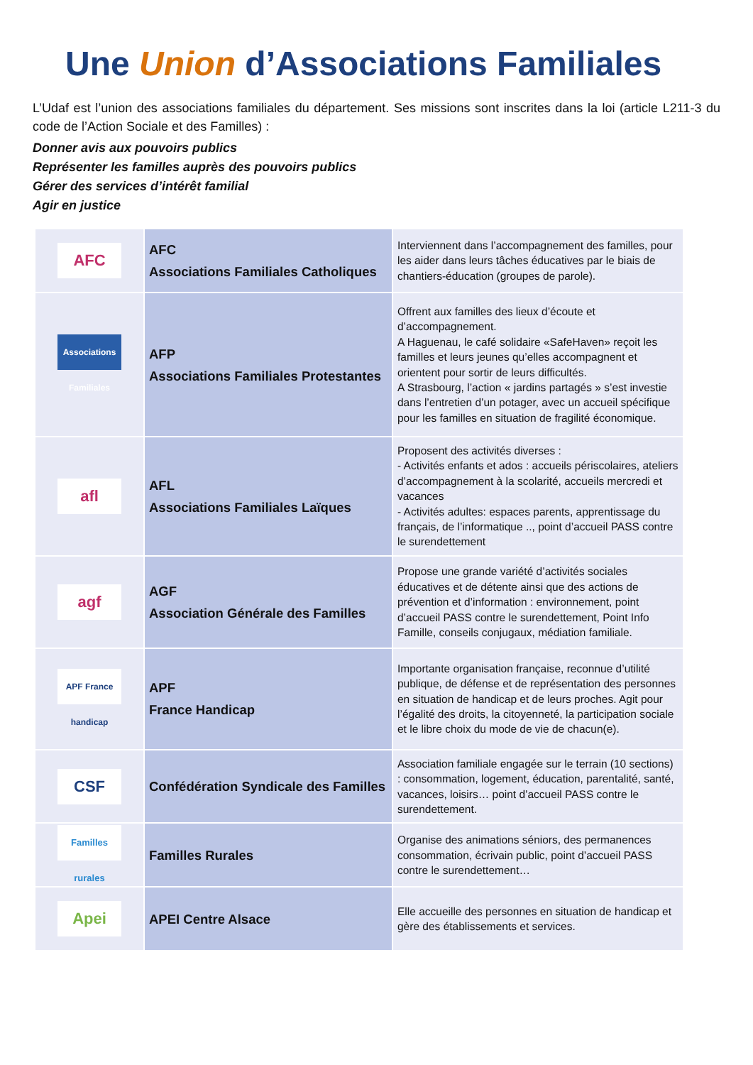Une Union d’Associations Familiales
L’Udaf est l’union des associations familiales du département. Ses missions sont inscrites dans la loi (article L211-3 du code de l’Action Sociale et des Familles) :
Donner avis aux pouvoirs publics
Représenter les familles auprès des pouvoirs publics
Gérer des services d’intérêt familial
Agir en justice
| AFC | AFC Associations Familiales Catholiques | Interviennent dans l’accompagnement des familles, pour les aider dans leurs tâches éducatives par le biais de chantiers-éducation (groupes de parole). |
| Associations Familiales | AFP Associations Familiales Protestantes | Offrent aux familles des lieux d’écoute et d’accompagnement. A Haguenau, le café solidaire «SafeHaven» reçoit les familles et leurs jeunes qu’elles accompagnent et orientent pour sortir de leurs difficultés. A Strasbourg, l’action « jardins partagés » s’est investie dans l’entretien d’un potager, avec un accueil spécifique pour les familles en situation de fragilité économique. |
| afl | AFL Associations Familiales Laïques | Proposent des activités diverses : - Activités enfants et ados : accueils périscolaires, ateliers d’accompagnement à la scolarité, accueils mercredi et vacances - Activités adultes: espaces parents, apprentissage du français, de l’informatique .., point d’accueil PASS contre le surendettement |
| agf | AGF Association Générale des Familles | Propose une grande variété d’activités sociales éducatives et de détente ainsi que des actions de prévention et d’information : environnement, point d’accueil PASS contre le surendettement, Point Info Famille, conseils conjugaux, médiation familiale. |
| APF France handicap | APF France Handicap | Importante organisation française, reconnue d’utilité publique, de défense et de représentation des personnes en situation de handicap et de leurs proches. Agit pour l’égalité des droits, la citoyenneté, la participation sociale et le libre choix du mode de vie de chacun(e). |
| CSF | Confédération Syndicale des Familles | Association familiale engagée sur le terrain (10 sections) : consommation, logement, éducation, parentalité, santé, vacances, loisirs… point d’accueil PASS contre le surendettement. |
| Familles rurales | Familles Rurales | Organise des animations séniors, des permanences consommation, écrivain public, point d’accueil PASS contre le surendettement… |
| Apei | APEI Centre Alsace | Elle accueille des personnes en situation de handicap et gère des établissements et services. |